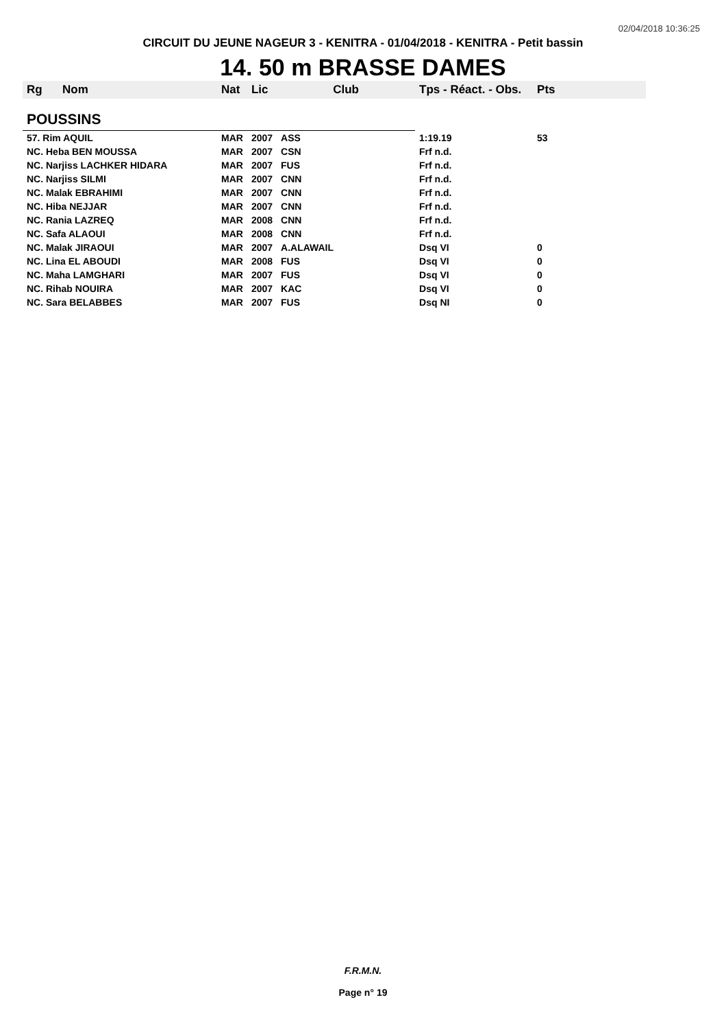02/04/2018 10:36:25
CIRCUIT DU JEUNE NAGEUR 3 - KENITRA - 01/04/2018 - KENITRA - Petit bassin
14. 50 m BRASSE DAMES
| Rg | Nom | Nat | Lic | Club | Tps - Réact. - Obs. | Pts |
| --- | --- | --- | --- | --- | --- | --- |
| POUSSINS | | | | | | |
| 57. Rim AQUIL | | MAR | 2007 | ASS | 1:19.19 | 53 |
| NC. Heba BEN MOUSSA | | MAR | 2007 | CSN | Frf n.d. | |
| NC. Narjiss LACHKER HIDARA | | MAR | 2007 | FUS | Frf n.d. | |
| NC. Narjiss SILMI | | MAR | 2007 | CNN | Frf n.d. | |
| NC. Malak EBRAHIMI | | MAR | 2007 | CNN | Frf n.d. | |
| NC. Hiba NEJJAR | | MAR | 2007 | CNN | Frf n.d. | |
| NC. Rania LAZREQ | | MAR | 2008 | CNN | Frf n.d. | |
| NC. Safa ALAOUI | | MAR | 2008 | CNN | Frf n.d. | |
| NC. Malak JIRAOUI | | MAR | 2007 | A.ALAWAIL | Dsq VI | 0 |
| NC. Lina EL ABOUDI | | MAR | 2008 | FUS | Dsq VI | 0 |
| NC. Maha LAMGHARI | | MAR | 2007 | FUS | Dsq VI | 0 |
| NC. Rihab NOUIRA | | MAR | 2007 | KAC | Dsq VI | 0 |
| NC. Sara BELABBES | | MAR | 2007 | FUS | Dsq NI | 0 |
F.R.M.N.
Page n° 19